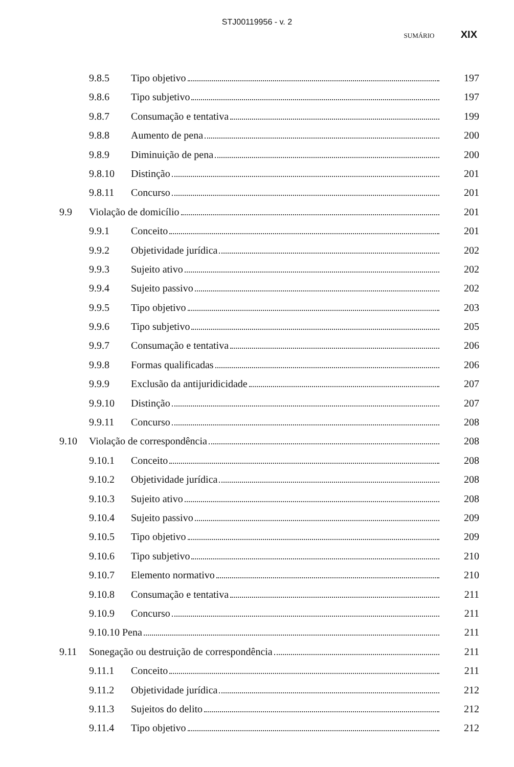STJ00119956 - v. 2
SUMÁRIO XIX
9.8.5 Tipo objetivo 197
9.8.6 Tipo subjetivo 197
9.8.7 Consumação e tentativa 199
9.8.8 Aumento de pena 200
9.8.9 Diminuição de pena 200
9.8.10 Distinção 201
9.8.11 Concurso 201
9.9 Violação de domicílio 201
9.9.1 Conceito 201
9.9.2 Objetividade jurídica 202
9.9.3 Sujeito ativo 202
9.9.4 Sujeito passivo 202
9.9.5 Tipo objetivo 203
9.9.6 Tipo subjetivo 205
9.9.7 Consumação e tentativa 206
9.9.8 Formas qualificadas 206
9.9.9 Exclusão da antijuridicidade 207
9.9.10 Distinção 207
9.9.11 Concurso 208
9.10 Violação de correspondência 208
9.10.1 Conceito 208
9.10.2 Objetividade jurídica 208
9.10.3 Sujeito ativo 208
9.10.4 Sujeito passivo 209
9.10.5 Tipo objetivo 209
9.10.6 Tipo subjetivo 210
9.10.7 Elemento normativo 210
9.10.8 Consumação e tentativa 211
9.10.9 Concurso 211
9.10.10 Pena 211
9.11 Sonegação ou destruição de correspondência 211
9.11.1 Conceito 211
9.11.2 Objetividade jurídica 212
9.11.3 Sujeitos do delito 212
9.11.4 Tipo objetivo 212